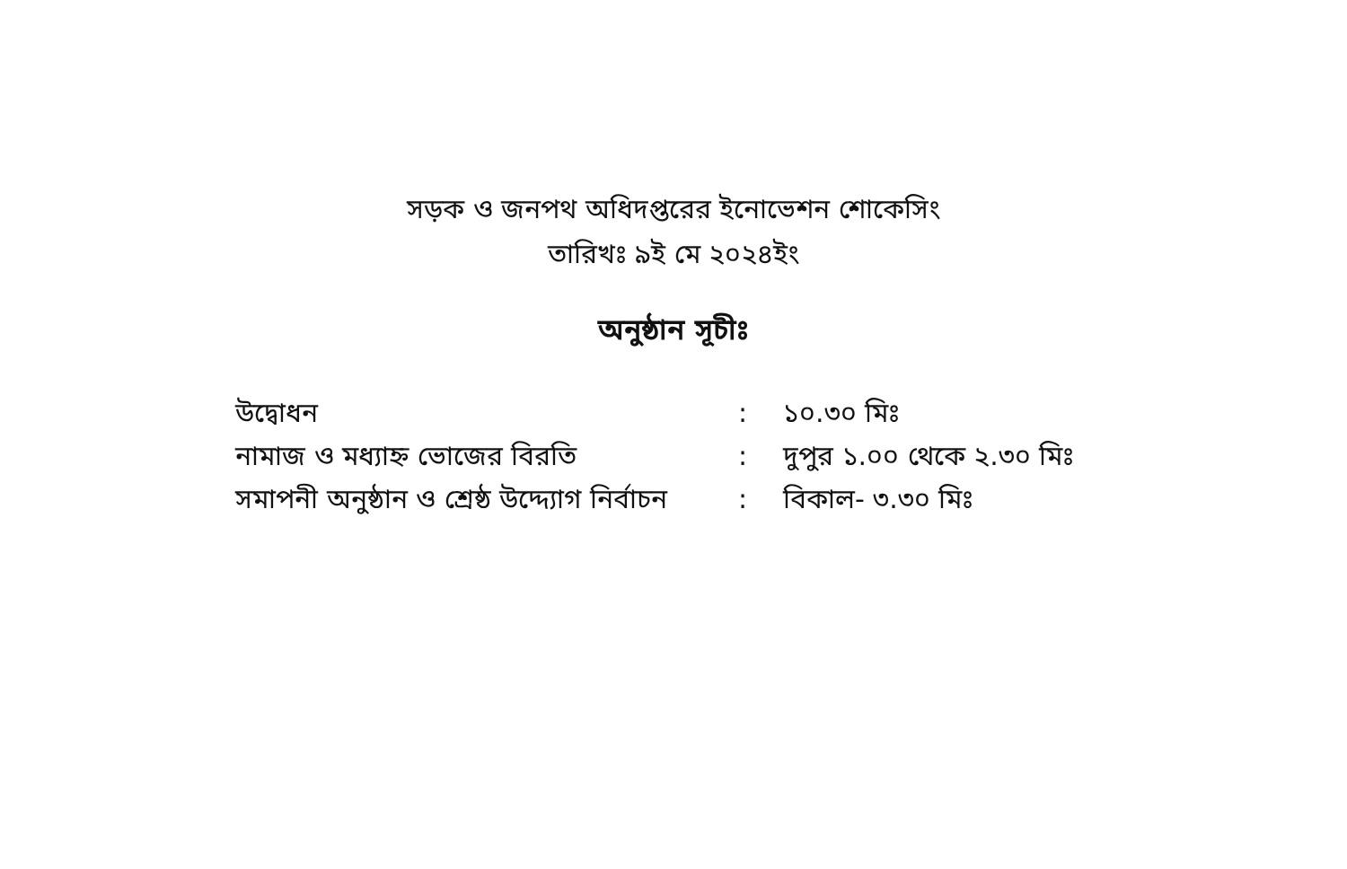সড়ক ও জনপথ অধিদপ্তরের ইনোভেশন শোকেসিং
তারিখঃ ৯ই মে ২০২৪ইং
অনুষ্ঠান সূচীঃ
| উদ্বোধন | : | ১০.৩০ মিঃ |
| নামাজ ও মধ্যাহ্ন ভোজের বিরতি | : | দুপুর ১.০০ থেকে ২.৩০ মিঃ |
| সমাপনী অনুষ্ঠান ও শ্রেষ্ঠ উদ্দ্যোগ নির্বাচন | : | বিকাল- ৩.৩০ মিঃ |